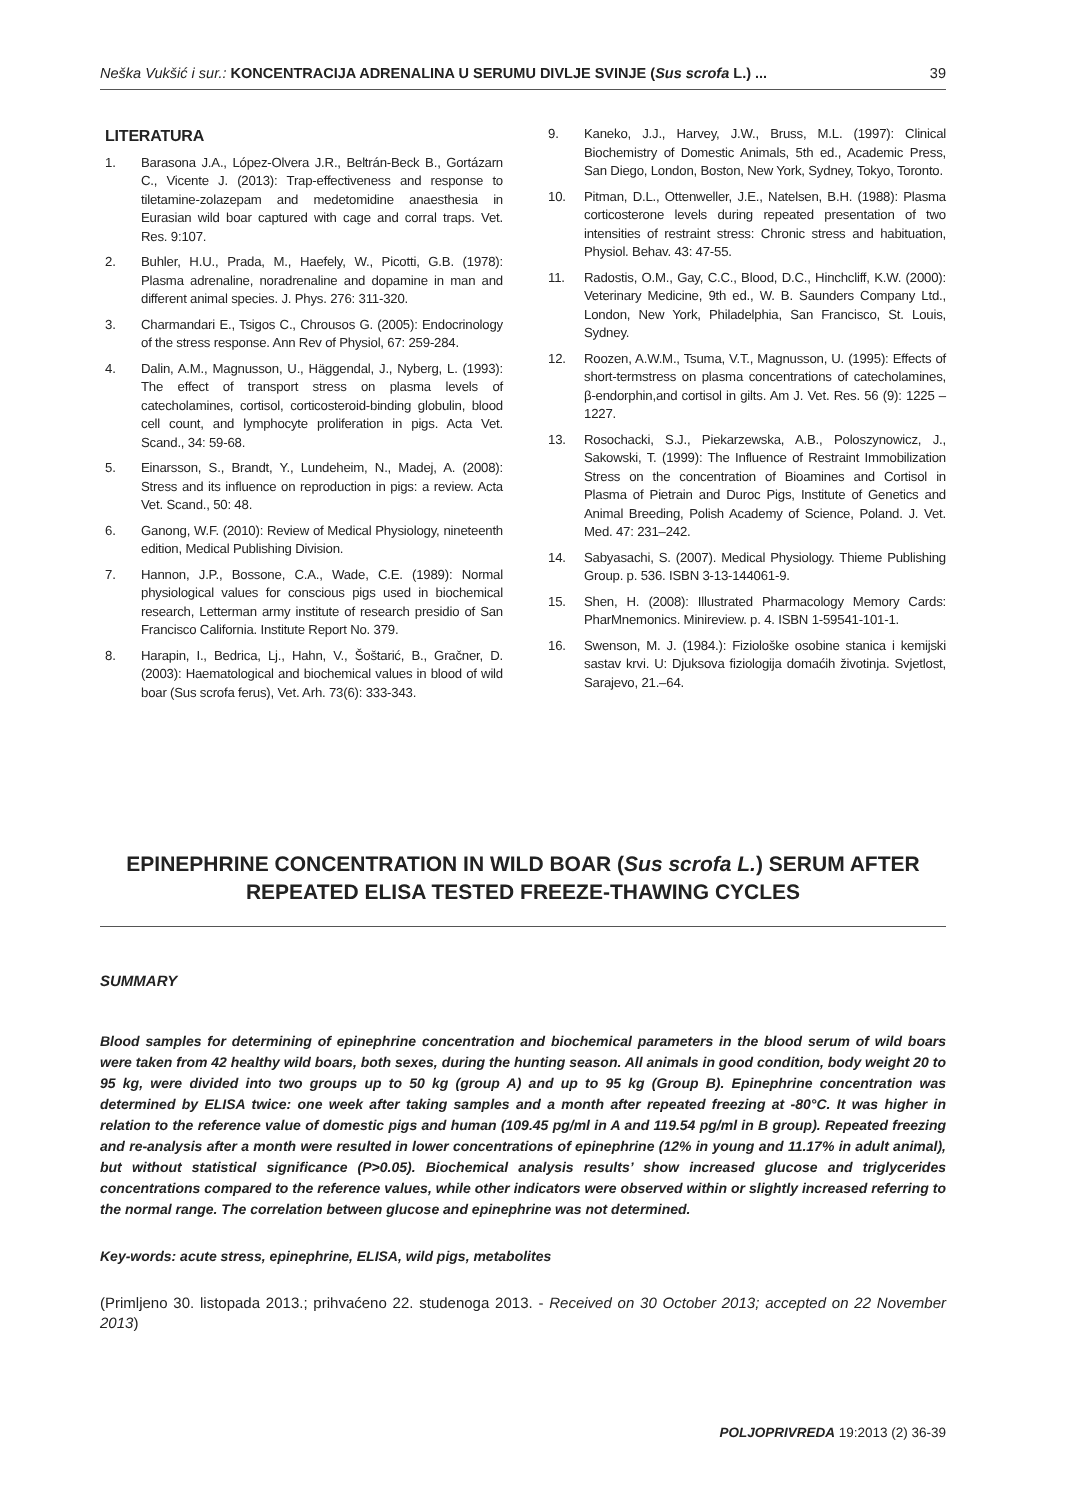Neška Vukšić i sur.: KONCENTRACIJA ADRENALINA U SERUMU DIVLJE SVINJE (Sus scrofa L.) ... 39
LITERATURA
1. Barasona J.A., López-Olvera J.R., Beltrán-Beck B., Gortázarn C., Vicente J. (2013): Trap-effectiveness and response to tiletamine-zolazepam and medetomidine anaesthesia in Eurasian wild boar captured with cage and corral traps. Vet. Res. 9:107.
2. Buhler, H.U., Prada, M., Haefely, W., Picotti, G.B. (1978): Plasma adrenaline, noradrenaline and dopamine in man and different animal species. J. Phys. 276: 311-320.
3. Charmandari E., Tsigos C., Chrousos G. (2005): Endocrinology of the stress response. Ann Rev of Physiol, 67: 259-284.
4. Dalin, A.M., Magnusson, U., Häggendal, J., Nyberg, L. (1993): The effect of transport stress on plasma levels of catecholamines, cortisol, corticosteroid-binding globulin, blood cell count, and lymphocyte proliferation in pigs. Acta Vet. Scand., 34: 59-68.
5. Einarsson, S., Brandt, Y., Lundeheim, N., Madej, A. (2008): Stress and its influence on reproduction in pigs: a review. Acta Vet. Scand., 50: 48.
6. Ganong, W.F. (2010): Review of Medical Physiology, nineteenth edition, Medical Publishing Division.
7. Hannon, J.P., Bossone, C.A., Wade, C.E. (1989): Normal physiological values for conscious pigs used in biochemical research, Letterman army institute of research presidio of San Francisco California. Institute Report No. 379.
8. Harapin, I., Bedrica, Lj., Hahn, V., Šoštarić, B., Gračner, D. (2003): Haematological and biochemical values in blood of wild boar (Sus scrofa ferus), Vet. Arh. 73(6): 333-343.
9. Kaneko, J.J., Harvey, J.W., Bruss, M.L. (1997): Clinical Biochemistry of Domestic Animals, 5th ed., Academic Press, San Diego, London, Boston, New York, Sydney, Tokyo, Toronto.
10. Pitman, D.L., Ottenweller, J.E., Natelsen, B.H. (1988): Plasma corticosterone levels during repeated presentation of two intensities of restraint stress: Chronic stress and habituation, Physiol. Behav. 43: 47-55.
11. Radostis, O.M., Gay, C.C., Blood, D.C., Hinchcliff, K.W. (2000): Veterinary Medicine, 9th ed., W. B. Saunders Company Ltd., London, New York, Philadelphia, San Francisco, St. Louis, Sydney.
12. Roozen, A.W.M., Tsuma, V.T., Magnusson, U. (1995): Effects of short-termstress on plasma concentrations of catecholamines, β-endorphin,and cortisol in gilts. Am J. Vet. Res. 56 (9): 1225 – 1227.
13. Rosochacki, S.J., Piekarzewska, A.B., Poloszynowicz, J., Sakowski, T. (1999): The Influence of Restraint Immobilization Stress on the concentration of Bioamines and Cortisol in Plasma of Pietrain and Duroc Pigs, Institute of Genetics and Animal Breeding, Polish Academy of Science, Poland. J. Vet. Med. 47: 231–242.
14. Sabyasachi, S. (2007). Medical Physiology. Thieme Publishing Group. p. 536. ISBN 3-13-144061-9.
15. Shen, H. (2008): Illustrated Pharmacology Memory Cards: PharMnemonics. Minireview. p. 4. ISBN 1-59541-101-1.
16. Swenson, M. J. (1984.): Fiziološke osobine stanica i kemijski sastav krvi. U: Djuksova fiziologija domaćih životinja. Svjetlost, Sarajevo, 21.–64.
EPINEPHRINE CONCENTRATION IN WILD BOAR (Sus scrofa L.) SERUM AFTER
REPEATED ELISA TESTED FREEZE-THAWING CYCLES
SUMMARY
Blood samples for determining of epinephrine concentration and biochemical parameters in the blood serum of wild boars were taken from 42 healthy wild boars, both sexes, during the hunting season. All animals in good condition, body weight 20 to 95 kg, were divided into two groups up to 50 kg (group A) and up to 95 kg (Group B). Epinephrine concentration was determined by ELISA twice: one week after taking samples and a month after repeated freezing at -80°C. It was higher in relation to the reference value of domestic pigs and human (109.45 pg/ml in A and 119.54 pg/ml in B group). Repeated freezing and re-analysis after a month were resulted in lower concentrations of epinephrine (12% in young and 11.17% in adult animal), but without statistical significance (P>0.05). Biochemical analysis results’ show increased glucose and triglycerides concentrations compared to the reference values, while other indicators were observed within or slightly increased referring to the normal range. The correlation between glucose and epinephrine was not determined.
Key-words: acute stress, epinephrine, ELISA, wild pigs, metabolites
(Primljeno 30. listopada 2013.; prihvaćeno 22. studenoga 2013. - Received on 30 October 2013; accepted on 22 November 2013)
POLJOPRIVREDA 19:2013 (2) 36-39